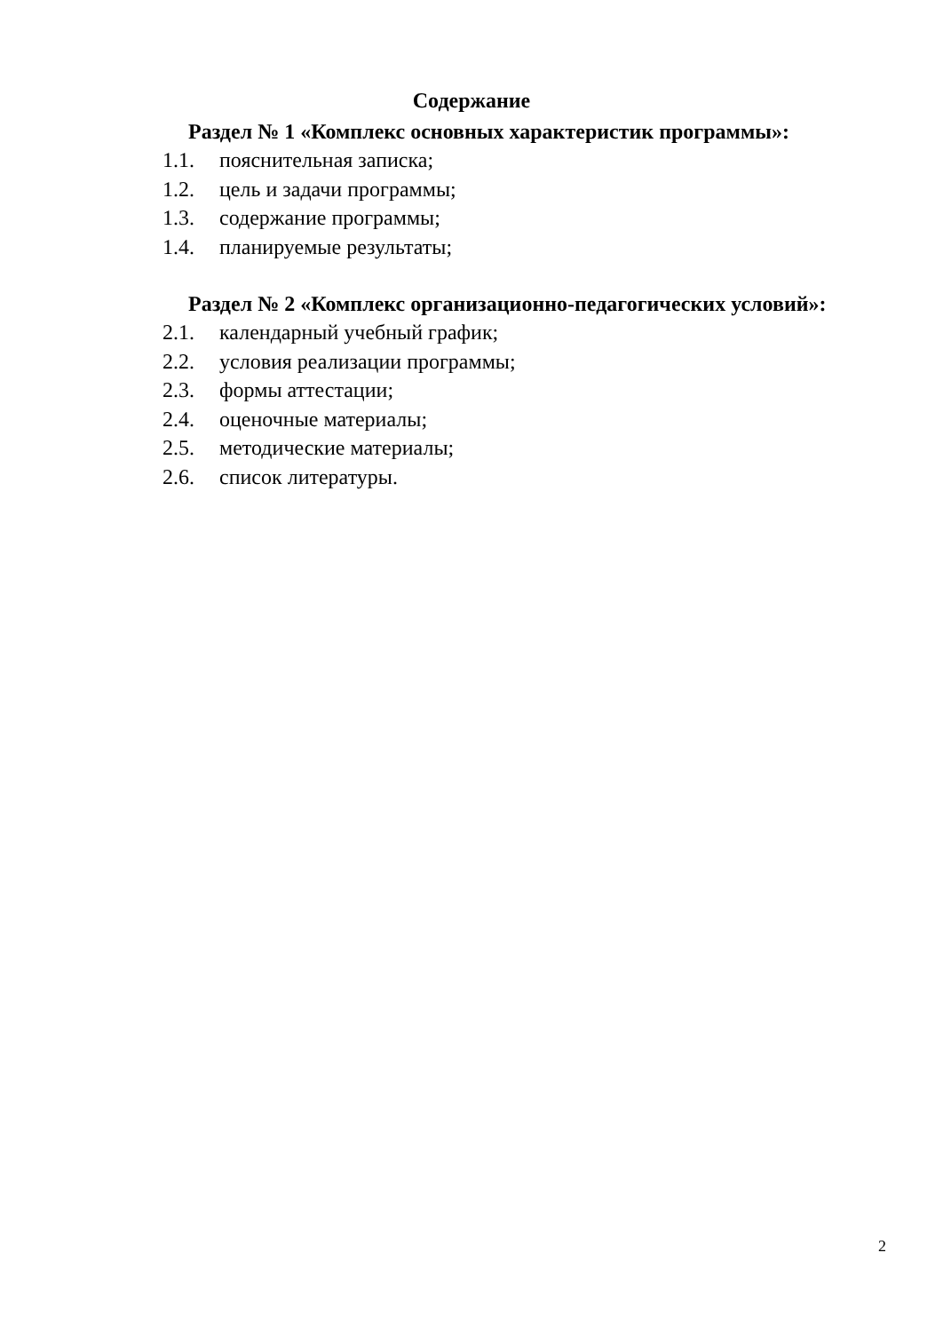Содержание
Раздел № 1 «Комплекс основных характеристик программы»:
1.1. пояснительная записка;
1.2. цель и задачи программы;
1.3. содержание программы;
1.4. планируемые результаты;
Раздел № 2 «Комплекс организационно-педагогических условий»:
2.1. календарный учебный график;
2.2. условия реализации программы;
2.3. формы аттестации;
2.4. оценочные материалы;
2.5. методические материалы;
2.6. список литературы.
2